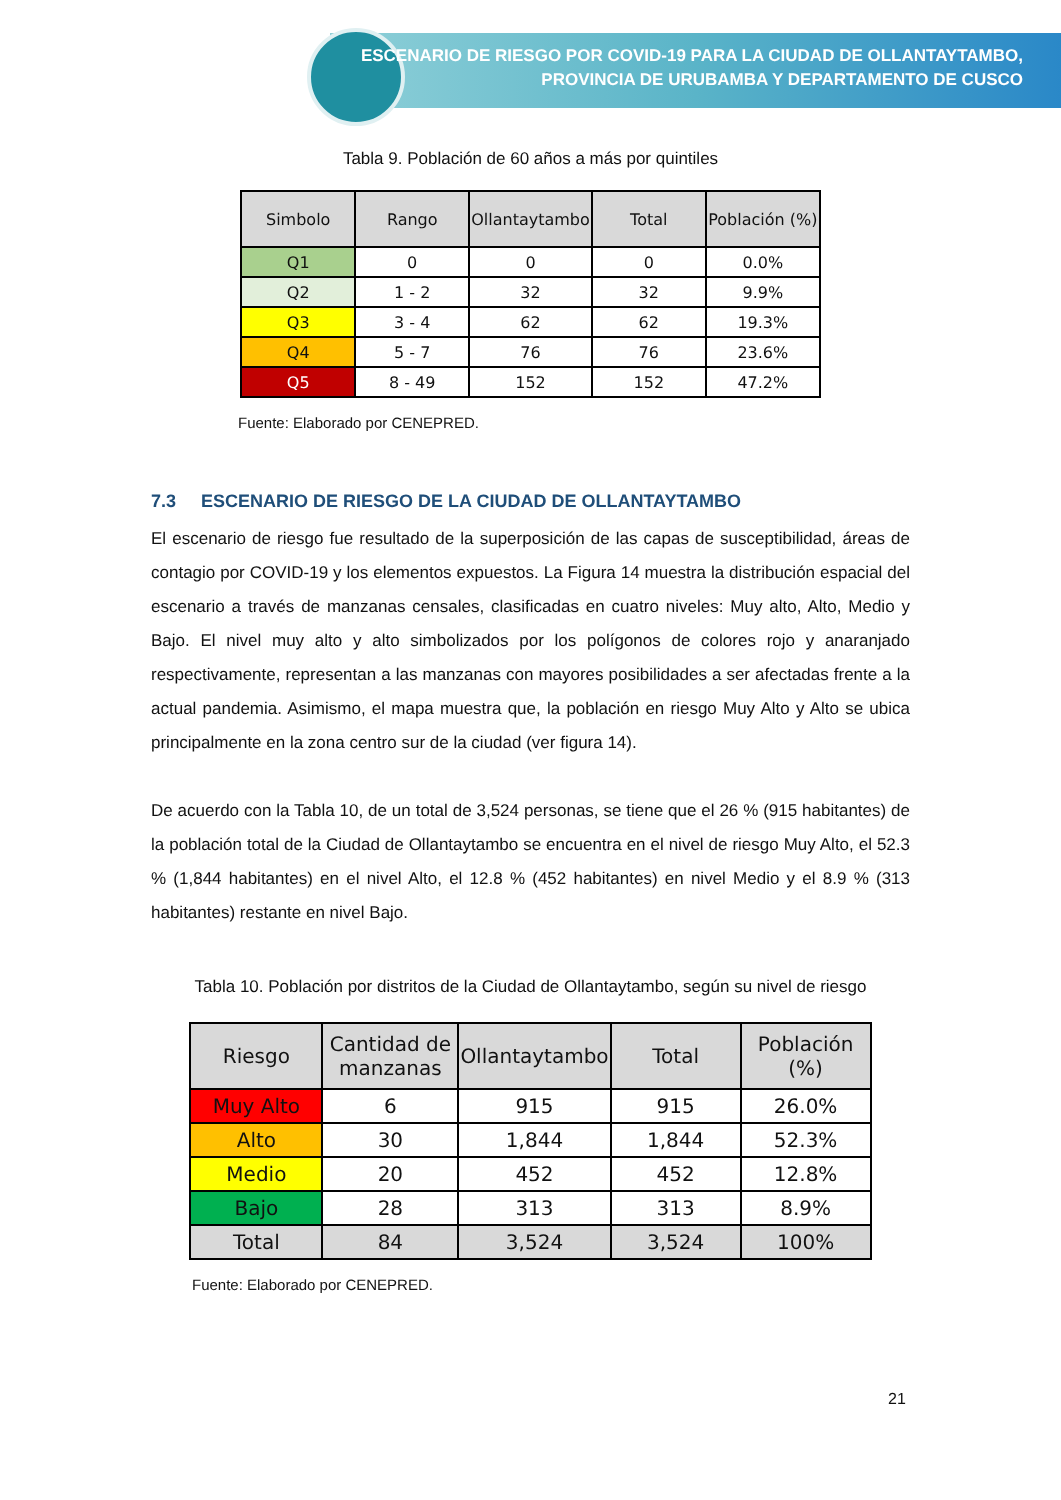ESCENARIO DE RIESGO POR COVID-19 PARA LA CIUDAD DE OLLANTAYTAMBO,
PROVINCIA DE URUBAMBA Y DEPARTAMENTO DE CUSCO
Tabla 9. Población de 60 años a más por quintiles
| Simbolo | Rango | Ollantaytambo | Total | Población (%) |
| --- | --- | --- | --- | --- |
| Q1 | 0 | 0 | 0 | 0.0% |
| Q2 | 1 - 2 | 32 | 32 | 9.9% |
| Q3 | 3 - 4 | 62 | 62 | 19.3% |
| Q4 | 5 - 7 | 76 | 76 | 23.6% |
| Q5 | 8 - 49 | 152 | 152 | 47.2% |
Fuente: Elaborado por CENEPRED.
7.3 ESCENARIO DE RIESGO DE LA CIUDAD DE OLLANTAYTAMBO
El escenario de riesgo fue resultado de la superposición de las capas de susceptibilidad, áreas de contagio por COVID-19 y los elementos expuestos. La Figura 14 muestra la distribución espacial del escenario a través de manzanas censales, clasificadas en cuatro niveles: Muy alto, Alto, Medio y Bajo. El nivel muy alto y alto simbolizados por los polígonos de colores rojo y anaranjado respectivamente, representan a las manzanas con mayores posibilidades a ser afectadas frente a la actual pandemia. Asimismo, el mapa muestra que, la población en riesgo Muy Alto y Alto se ubica principalmente en la zona centro sur de la ciudad (ver figura 14).
De acuerdo con la Tabla 10, de un total de 3,524 personas, se tiene que el 26 % (915 habitantes) de la población total de la Ciudad de Ollantaytambo se encuentra en el nivel de riesgo Muy Alto, el 52.3 % (1,844 habitantes) en el nivel Alto, el 12.8 % (452 habitantes) en nivel Medio y el 8.9 % (313 habitantes) restante en nivel Bajo.
Tabla 10. Población por distritos de la Ciudad de Ollantaytambo, según su nivel de riesgo
| Riesgo | Cantidad de manzanas | Ollantaytambo | Total | Población (%) |
| --- | --- | --- | --- | --- |
| Muy Alto | 6 | 915 | 915 | 26.0% |
| Alto | 30 | 1,844 | 1,844 | 52.3% |
| Medio | 20 | 452 | 452 | 12.8% |
| Bajo | 28 | 313 | 313 | 8.9% |
| Total | 84 | 3,524 | 3,524 | 100% |
Fuente: Elaborado por CENEPRED.
21